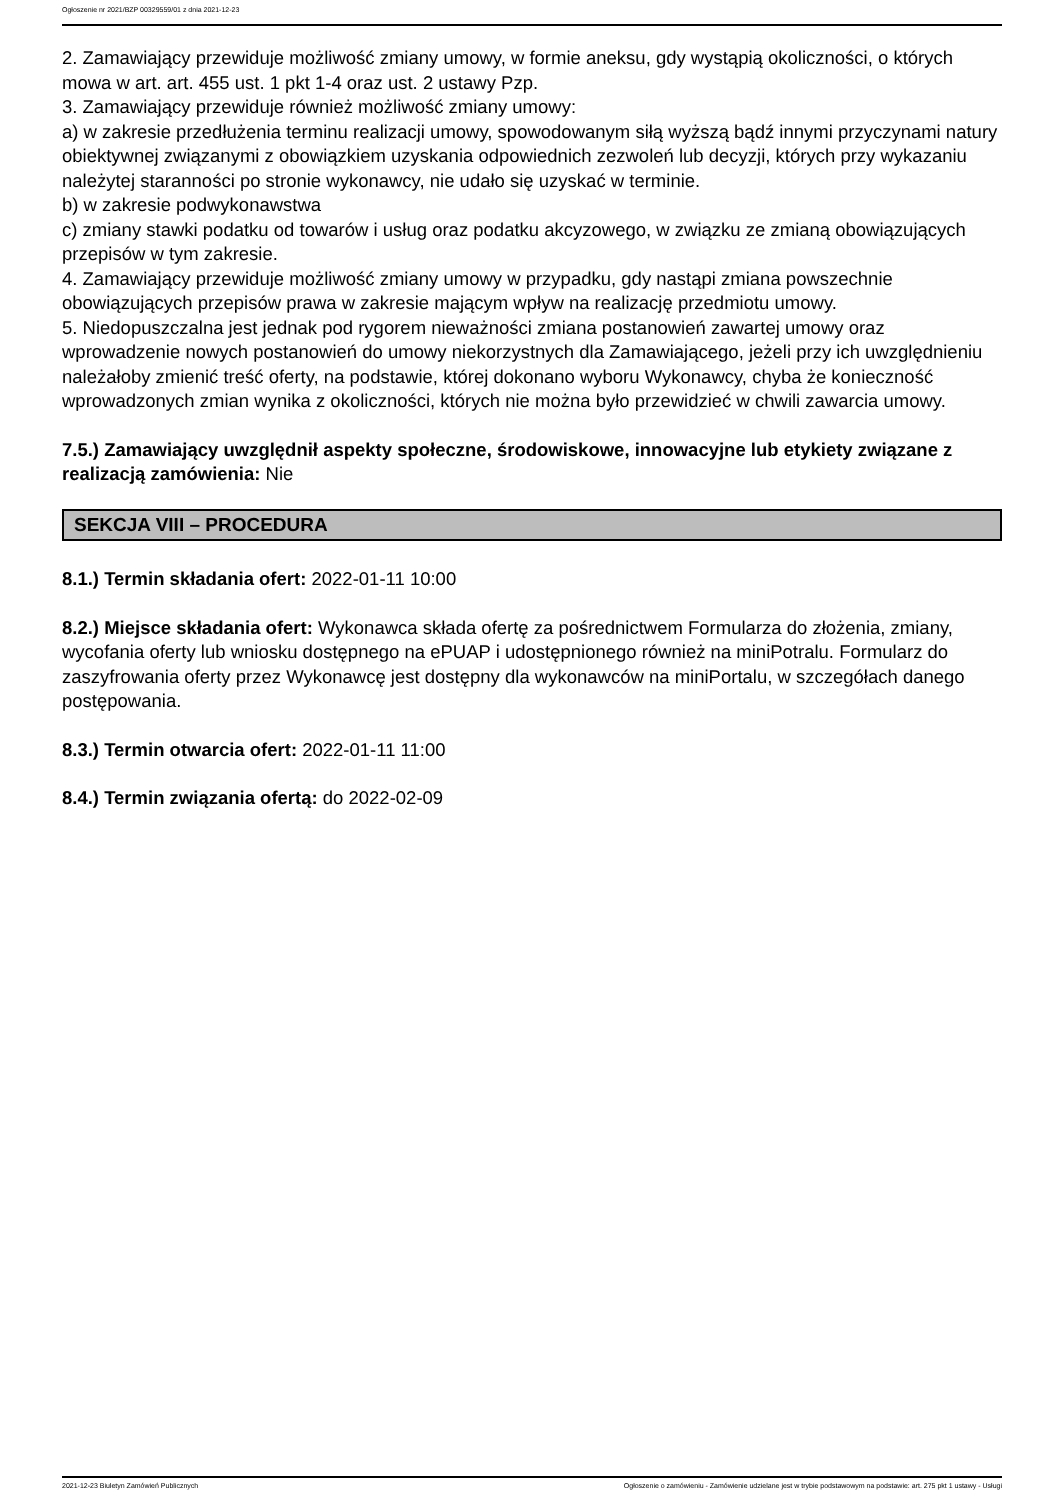Ogłoszenie nr 2021/BZP 00329559/01 z dnia 2021-12-23
2. Zamawiający przewiduje możliwość zmiany umowy, w formie aneksu, gdy wystąpią okoliczności, o których mowa w art. art. 455 ust. 1 pkt 1-4 oraz ust. 2 ustawy Pzp.
3. Zamawiający przewiduje również możliwość zmiany umowy:
a) w zakresie przedłużenia terminu realizacji umowy, spowodowanym siłą wyższą bądź innymi przyczynami natury obiektywnej związanymi z obowiązkiem uzyskania odpowiednich zezwoleń lub decyzji, których przy wykazaniu należytej staranności po stronie wykonawcy, nie udało się uzyskać w terminie.
b) w zakresie podwykonawstwa
c) zmiany stawki podatku od towarów i usług oraz podatku akcyzowego, w związku ze zmianą obowiązujących przepisów w tym zakresie.
4. Zamawiający przewiduje możliwość zmiany umowy w przypadku, gdy nastąpi zmiana powszechnie obowiązujących przepisów prawa w zakresie mającym wpływ na realizację przedmiotu umowy.
5. Niedopuszczalna jest jednak pod rygorem nieważności zmiana postanowień zawartej umowy oraz wprowadzenie nowych postanowień do umowy niekorzystnych dla Zamawiającego, jeżeli przy ich uwzględnieniu należałoby zmienić treść oferty, na podstawie, której dokonano wyboru Wykonawcy, chyba że konieczność wprowadzonych zmian wynika z okoliczności, których nie można było przewidzieć w chwili zawarcia umowy.
7.5.) Zamawiający uwzględnił aspekty społeczne, środowiskowe, innowacyjne lub etykiety związane z realizacją zamówienia: Nie
SEKCJA VIII – PROCEDURA
8.1.) Termin składania ofert: 2022-01-11 10:00
8.2.) Miejsce składania ofert: Wykonawca składa ofertę za pośrednictwem Formularza do złożenia, zmiany, wycofania oferty lub wniosku dostępnego na ePUAP i udostępnionego również na miniPotralu. Formularz do zaszyfrowania oferty przez Wykonawcę jest dostępny dla wykonawców na miniPortalu, w szczegółach danego postępowania.
8.3.) Termin otwarcia ofert: 2022-01-11 11:00
8.4.) Termin związania ofertą: do 2022-02-09
2021-12-23 Biuletyn Zamówień Publicznych Ogłoszenie o zamówieniu - Zamówienie udzielane jest w trybie podstawowym na podstawie: art. 275 pkt 1 ustawy - Usługi